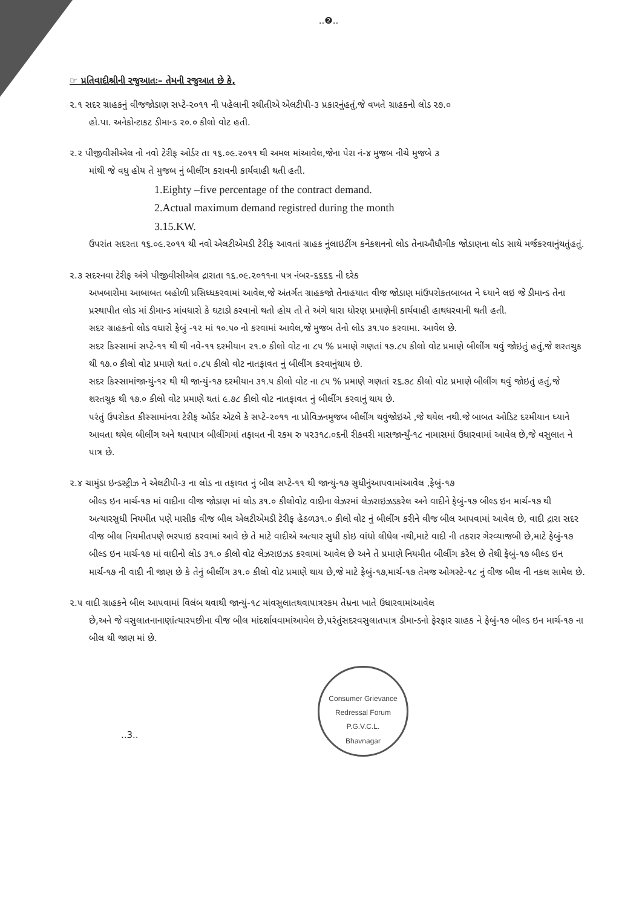..❷..
☞ પ્રતિવાદીશ્રીની રજુઆતઃ– તેમની રજુઆત છે કે,
૨.૧ સદર ગ્રાહકનું વીજજોડાણ સપ્ટે-૨૦૧૧ ની પહેલાની સ્થીતીએ એલટીપી-૩ પ્રકારનુંહતું,જે વખતે ગ્રાહકનો લોડ ૨૭.૦
હો.પા. અનેકોન્ટાકટ ડીમાન્ડ ૨૦.૦ કીલો વોટ હતી.
૨.૨ પીજીવીસીએલ નો નવો ટેરીફ ઓર્ડર તા ૧૬.૦૯.૨૦૧૧ થી અમલ માંઆવેલ,જેના પેરા નં-૪ મુજબ નીચે મુજબે ૩
માંથી જે વધુ હોય તે મુજબ નું બીલીંગ કરાવની કાર્યવાહી થતી હતી.
1.Eighty –five percentage of the contract demand.
2.Actual maximum demand registred during the month
3.15.KW.
ઉપરાંત સદરતા ૧૬.૦૯.૨૦૧૧ થી નવો એલટીએમડી ટેરીફ આવતાં ગ્રાહક નુંલાઇટીંગ કનેકશનનો લોડ તેનાઔધૌગીક જોડાણના લોડ સાથે મર્જકરવાનુંથતુંહતું.
૨.૩ સદરનવા ટેરીફ અંગે પીજીવીસીએલ દ્રારાતા ૧૬.૦૯.૨૦૧૧ના પત્ર નંબર-૬૬૬૬ ની દરેક
અખબારોમા આબાબત બહોળી પ્રસિધ્ધકરવામાં આવેલ,જે અંતર્ગત ગ્રાહકજો તેનાહયાત વીજ જોડાણ માંઉપરોકતબાબત ને ઘ્યાને લઇ જે ડીમાન્ડ તેના પ્રસ્થાપીત લોડ માં ડીમાન્ડ માંવધારો કે ઘટાડો કરવાનો થતો હોય તો તે અંગે ધારા ધોરણ પ્રમાણેની કાર્યવાહી હાથધરવાની થતી હતી.
સદર ગ્રાહકનો લોડ વધારો ફેબું -૧૨ માં ૧૦.૫૦ નો કરવામાં આવેલ,જે મુજબ તેનો લોડ ૩૧.૫૦ કરવામા. આવેલ છે.
સદર કિસ્સામાં સપ્ટે-૧૧ થી થી નવે-૧૧ દરમીયાન ૨૧.૦ કીલો વોટ ના ૮૫ % પ્રમાણે ગણતાં ૧૭.૮૫ કીલો વોટ પ્રમાણે બીલીંગ થવું જોઇતું હતું,જે શરતચુક થી ૧૭.૦ કીલો વોટ પ્રમાણે થતાં ૦.૮૫ કીલો વોટ નાતફાવત નું બીલીંગ કરવાનુંથાય છે.
સદર કિસ્સામાંજાન્યું-૧૨ થી થી જાન્યું-૧૭ દરમીયાન ૩૧.૫ કીલો વોટ ના ૮૫ % પ્રમાણે ગણતાં ૨૬.૭૮ કીલો વોટ પ્રમાણે બીલીંગ થવું જોઇતું હતું,જે શરતચુક થી ૧૭.૦ કીલો વોટ પ્રમાણે થતાં ૯.૭૮ કીલો વોટ નાતફાવત નું બીલીંગ કરવાનું થાય છે.
પરંતું ઉપરોકત કીસ્સામાંનવા ટેરીફ ઓર્ડર એટલે કે સપ્ટે-૨૦૧૧ ના પ્રોવિઝનમુજબ બીલીંગ થવુંજોઇએ ,જે થયેલ નથી.જે બાબત ઓડિટ દરમીયાન ઘ્યાને આવતા થયેલ બીલીંગ અને થવાપાત્ર બીલીંગમાં તફાવત ની રકમ રુ ૫૨૩૧૮.૦૬ની રીકવરી માસજાર્ન્યું-૧૮ નામાસમાં ઉધારવામાં આવેલ છે,જે વસુલાત ને પાત્ર છે.
૨.૪ ચામુંડા ઇન્ડસ્ટ્રીઝ ને એલટીપી-૩ ના લોડ ના તફાવત નું બીલ સપ્ટે-૧૧ થી જાન્યું-૧૭ સુધીનુંઆપવામાંઆવેલ ,ફેબું-૧૭
બીલ્ડ ઇન માર્ચ-૧૭ માં વાદીના વીજ જોડાણ માં લોડ ૩૧.૦ કીલોવોટ વાદીના લેઝરમાં લેઝરાઇઝડકરેલ અને વાદીને ફેબું-૧૭ બીલ્ડ ઇન માર્ચ-૧૭ થી અત્યારસુધી નિયમીત પણે માસીક વીજ બીલ એલટીએમડી ટેરીફ હેઠળ૩૧.૦ કીલો વોટ નું બીલીંગ કરીને વીજ બીલ આપવામાં આવેલ છે, વાદી દ્રારા સદર વીજ બીલ નિયમીતપણે ભરપાઇ કરવામાં આવે છે તે માટે વાદીએ અત્યાર સુધી કોઇ વાંધો લીધેલ નથી,માટે વાદી ની તકરાર ગેરવ્યાજબી છે,માટે ફેબું-૧૭ બીલ્ડ ઇન માર્ચ-૧૭ માં વાદીનો લોડ ૩૧.૦ કીલો વોટ લેઝરાઇઝડ કરવામાં આવેલ છે અને તે પ્રમાણે નિયમીત બીલીંગ કરેલ છે તેથી ફેબું-૧૭ બીલ્ડ ઇન માર્ચ-૧૭ ની વાદી ની જાણ છે કે તેનું બીલીંગ ૩૧.૦ કીલો વોટ પ્રમાણે થાય છે,જે માટે ફેબું-૧૭,માર્ચ-૧૭ તેમજ ઓગસ્ટે-૧૮ નું વીજ બીલ ની નકલ સામેલ છે.
૨.૫ વાદી ગ્રાહકને બીલ આપવામાં વિલંબ થવાથી જાન્યું-૧૮ માંવસુલાતથવાપાત્રરકમ તેમ્રના ખાતે ઉધારવામાંઆવેલ
છે,અને જે વસુલાતનાનાણાંત્યારપછીના વીજ બીલ માંદર્શાવવામાંઆવેલ છે,પરંતુંસદરવસુલાતપાત્ર ડીમાન્ડનો ફેરફાર ગ્રાહક ને ફેબું-૧૭ બીલ્ડ ઇન માર્ચ-૧૭ ના બીલ થી જાણ માં છે.
Consumer Grievance Redressal Forum
P.G.V.C.L.
Bhavnagar
..3..